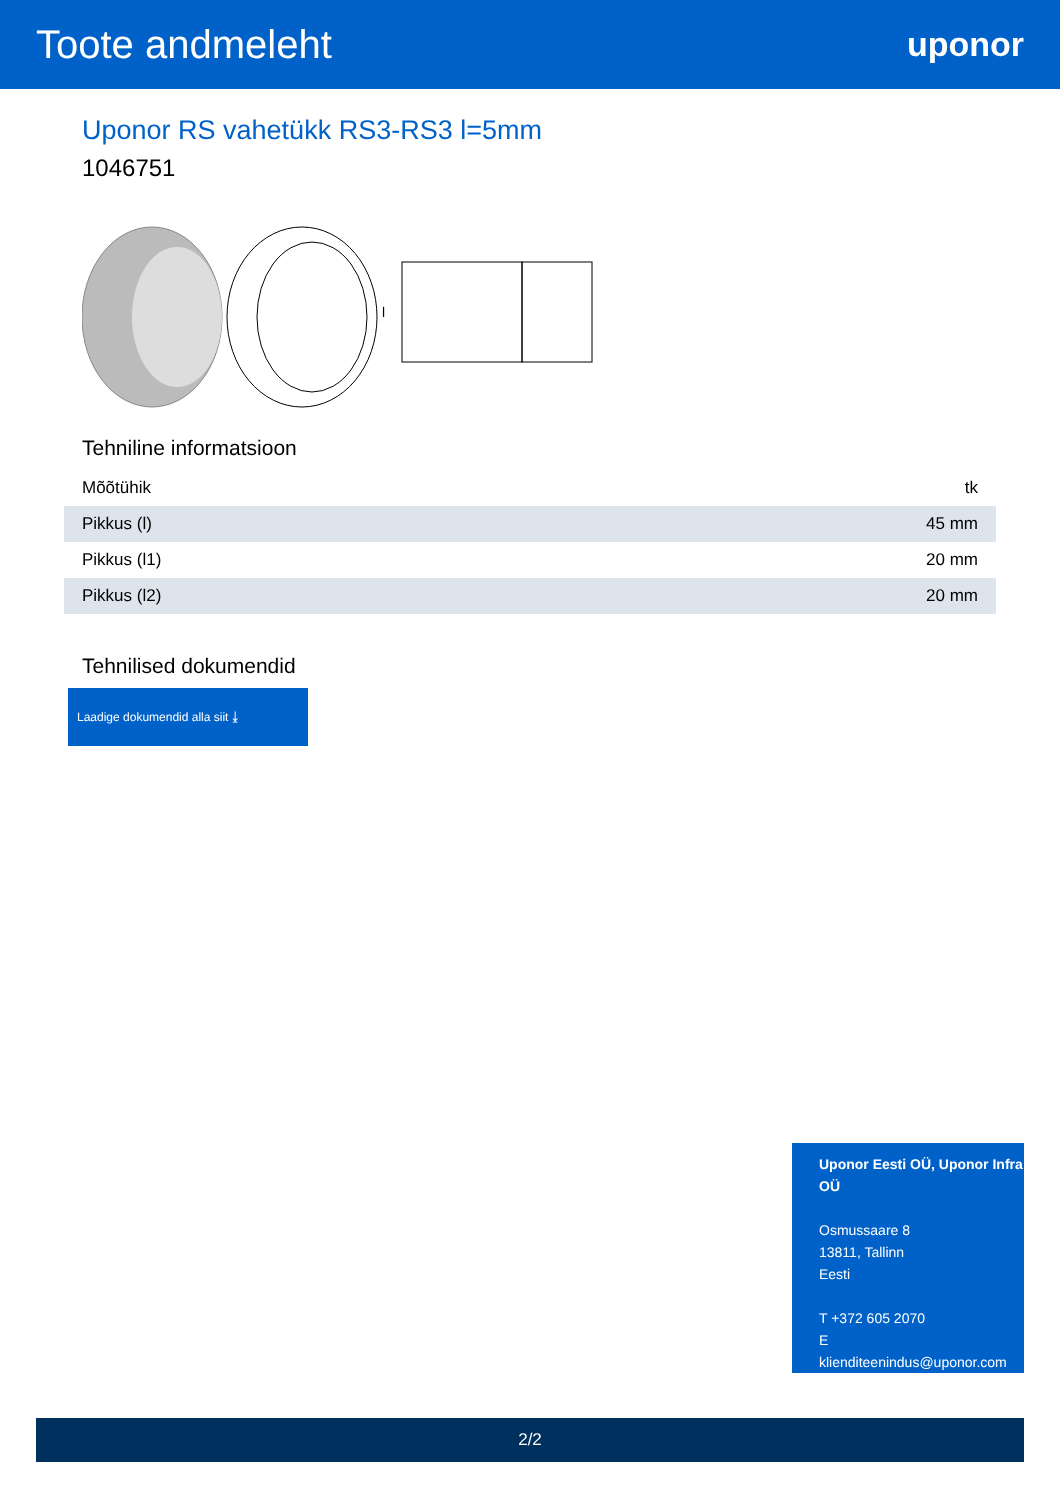Toote andmeleht
uponor
Uponor RS vahetükk RS3-RS3 l=5mm
1046751
l
Tehniline informatsioon
| Mõõtühik | tk |
| Pikkus (l) | 45 mm |
| Pikkus (l1) | 20 mm |
| Pikkus (l2) | 20 mm |
Tehnilised dokumendid
Laadige dokumendid alla siit ⤓
Uponor Eesti OÜ, Uponor Infra OÜ
Osmussaare 8
13811, Tallinn
Eesti
T +372 605 2070
E
klienditeenindus@uponor.com
2/2